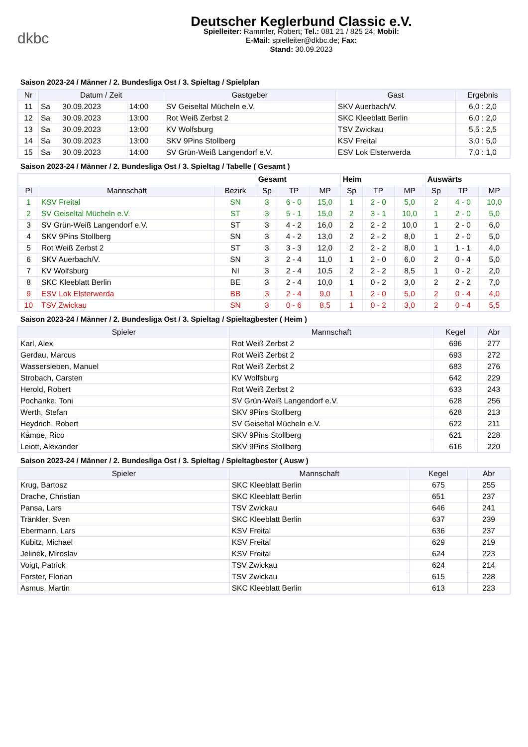dkbc
Deutscher Keglerbund Classic e.V.
Spielleiter: Rammler, Robert; Tel.: 081 21 / 825 24; Mobil:
E-Mail: spielleiter@dkbc.de; Fax:
Stand: 30.09.2023
Saison 2023-24 / Männer / 2. Bundesliga Ost / 3. Spieltag / Spielplan
| Nr | Datum / Zeit | | | Gastgeber | Gast | Ergebnis |
| --- | --- | --- | --- | --- | --- | --- |
| 11 | Sa | 30.09.2023 | 14:00 | SV Geiseltal Mücheln e.V. | SKV Auerbach/V. | 6,0 : 2,0 |
| 12 | Sa | 30.09.2023 | 13:00 | Rot Weiß Zerbst 2 | SKC Kleeblatt Berlin | 6,0 : 2,0 |
| 13 | Sa | 30.09.2023 | 13:00 | KV Wolfsburg | TSV Zwickau | 5,5 : 2,5 |
| 14 | Sa | 30.09.2023 | 13:00 | SKV 9Pins Stollberg | KSV Freital | 3,0 : 5,0 |
| 15 | Sa | 30.09.2023 | 14:00 | SV Grün-Weiß Langendorf e.V. | ESV Lok Elsterwerda | 7,0 : 1,0 |
Saison 2023-24 / Männer / 2. Bundesliga Ost / 3. Spieltag / Tabelle ( Gesamt )
| | | | Gesamt | | | Heim | | | Auswärts | | |
| Pl | Mannschaft | Bezirk | Sp | TP | MP | Sp | TP | MP | Sp | TP | MP |
| 1 | KSV Freital | SN | 3 | 6 - 0 | 15,0 | 1 | 2 - 0 | 5,0 | 2 | 4 - 0 | 10,0 |
| 2 | SV Geiseltal Mücheln e.V. | ST | 3 | 5 - 1 | 15,0 | 2 | 3 - 1 | 10,0 | 1 | 2 - 0 | 5,0 |
| 3 | SV Grün-Weiß Langendorf e.V. | ST | 3 | 4 - 2 | 16,0 | 2 | 2 - 2 | 10,0 | 1 | 2 - 0 | 6,0 |
| 4 | SKV 9Pins Stollberg | SN | 3 | 4 - 2 | 13,0 | 2 | 2 - 2 | 8,0 | 1 | 2 - 0 | 5,0 |
| 5 | Rot Weiß Zerbst 2 | ST | 3 | 3 - 3 | 12,0 | 2 | 2 - 2 | 8,0 | 1 | 1 - 1 | 4,0 |
| 6 | SKV Auerbach/V. | SN | 3 | 2 - 4 | 11,0 | 1 | 2 - 0 | 6,0 | 2 | 0 - 4 | 5,0 |
| 7 | KV Wolfsburg | NI | 3 | 2 - 4 | 10,5 | 2 | 2 - 2 | 8,5 | 1 | 0 - 2 | 2,0 |
| 8 | SKC Kleeblatt Berlin | BE | 3 | 2 - 4 | 10,0 | 1 | 0 - 2 | 3,0 | 2 | 2 - 2 | 7,0 |
| 9 | ESV Lok Elsterwerda | BB | 3 | 2 - 4 | 9,0 | 1 | 2 - 0 | 5,0 | 2 | 0 - 4 | 4,0 |
| 10 | TSV Zwickau | SN | 3 | 0 - 6 | 8,5 | 1 | 0 - 2 | 3,0 | 2 | 0 - 4 | 5,5 |
Saison 2023-24 / Männer / 2. Bundesliga Ost / 3. Spieltag / Spieltagbester ( Heim )
| Spieler | Mannschaft | Kegel | Abr |
| --- | --- | --- | --- |
| Karl, Alex | Rot Weiß Zerbst 2 | 696 | 277 |
| Gerdau, Marcus | Rot Weiß Zerbst 2 | 693 | 272 |
| Wassersleben, Manuel | Rot Weiß Zerbst 2 | 683 | 276 |
| Strobach, Carsten | KV Wolfsburg | 642 | 229 |
| Herold, Robert | Rot Weiß Zerbst 2 | 633 | 243 |
| Pochanke, Toni | SV Grün-Weiß Langendorf e.V. | 628 | 256 |
| Werth, Stefan | SKV 9Pins Stollberg | 628 | 213 |
| Heydrich, Robert | SV Geiseltal Mücheln e.V. | 622 | 211 |
| Kämpe, Rico | SKV 9Pins Stollberg | 621 | 228 |
| Leiott, Alexander | SKV 9Pins Stollberg | 616 | 220 |
Saison 2023-24 / Männer / 2. Bundesliga Ost / 3. Spieltag / Spieltagbester ( Ausw )
| Spieler | Mannschaft | Kegel | Abr |
| --- | --- | --- | --- |
| Krug, Bartosz | SKC Kleeblatt Berlin | 675 | 255 |
| Drache, Christian | SKC Kleeblatt Berlin | 651 | 237 |
| Pansa, Lars | TSV Zwickau | 646 | 241 |
| Tränkler, Sven | SKC Kleeblatt Berlin | 637 | 239 |
| Ebermann, Lars | KSV Freital | 636 | 237 |
| Kubitz, Michael | KSV Freital | 629 | 219 |
| Jelinek, Miroslav | KSV Freital | 624 | 223 |
| Voigt, Patrick | TSV Zwickau | 624 | 214 |
| Forster, Florian | TSV Zwickau | 615 | 228 |
| Asmus, Martin | SKC Kleeblatt Berlin | 613 | 223 |